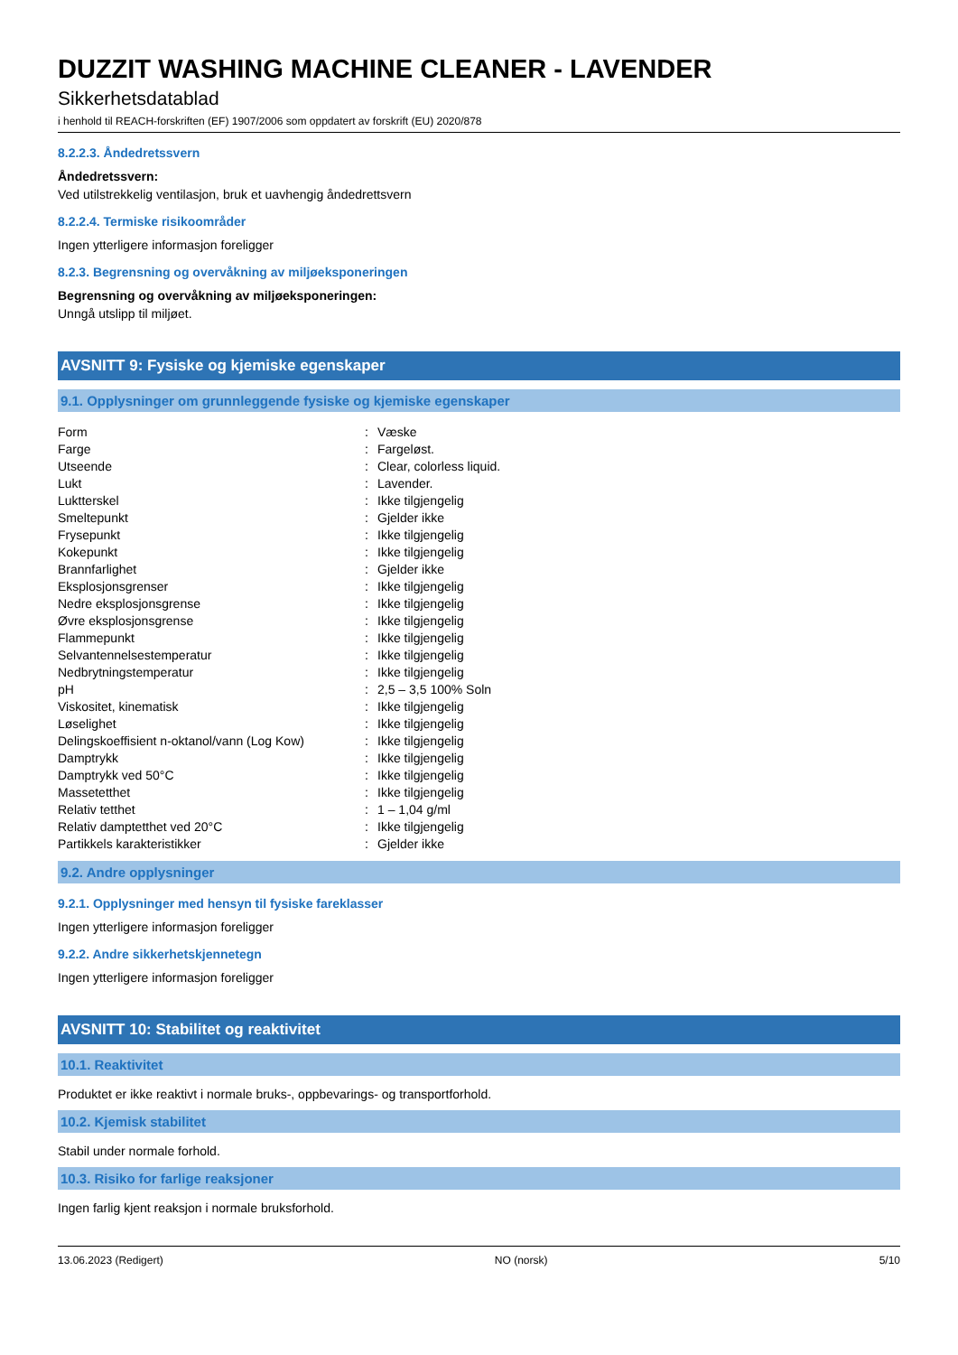DUZZIT WASHING MACHINE CLEANER - LAVENDER
Sikkerhetsdatablad
i henhold til REACH-forskriften (EF) 1907/2006 som oppdatert av forskrift (EU) 2020/878
8.2.2.3. Åndedretssvern
Åndedretssvern:
Ved utilstrekkelig ventilasjon, bruk et uavhengig åndedrettsvern
8.2.2.4. Termiske risikoområder
Ingen ytterligere informasjon foreligger
8.2.3. Begrensning og overvåkning av miljøeksponeringen
Begrensning og overvåkning av miljøeksponeringen:
Unngå utslipp til miljøet.
AVSNITT 9: Fysiske og kjemiske egenskaper
9.1. Opplysninger om grunnleggende fysiske og kjemiske egenskaper
| Form | : | Væske |
| Farge | : | Fargeløst. |
| Utseende | : | Clear, colorless liquid. |
| Lukt | : | Lavender. |
| Luktterskel | : | Ikke tilgjengelig |
| Smeltepunkt | : | Gjelder ikke |
| Frysepunkt | : | Ikke tilgjengelig |
| Kokepunkt | : | Ikke tilgjengelig |
| Brannfarlighet | : | Gjelder ikke |
| Eksplosjonsgrenser | : | Ikke tilgjengelig |
| Nedre eksplosjonsgrense | : | Ikke tilgjengelig |
| Øvre eksplosjonsgrense | : | Ikke tilgjengelig |
| Flammepunkt | : | Ikke tilgjengelig |
| Selvantennelsestemperatur | : | Ikke tilgjengelig |
| Nedbrytningstemperatur | : | Ikke tilgjengelig |
| pH | : | 2,5 – 3,5 100% Soln |
| Viskositet, kinematisk | : | Ikke tilgjengelig |
| Løselighet | : | Ikke tilgjengelig |
| Delingskoeffisient n-oktanol/vann (Log Kow) | : | Ikke tilgjengelig |
| Damptrykk | : | Ikke tilgjengelig |
| Damptrykk ved 50°C | : | Ikke tilgjengelig |
| Massetetthet | : | Ikke tilgjengelig |
| Relativ tetthet | : | 1 – 1,04 g/ml |
| Relativ damptetthet ved 20°C | : | Ikke tilgjengelig |
| Partikkels karakteristikker | : | Gjelder ikke |
9.2. Andre opplysninger
9.2.1. Opplysninger med hensyn til fysiske fareklasser
Ingen ytterligere informasjon foreligger
9.2.2. Andre sikkerhetskjennetegn
Ingen ytterligere informasjon foreligger
AVSNITT 10: Stabilitet og reaktivitet
10.1. Reaktivitet
Produktet er ikke reaktivt i normale bruks-, oppbevarings- og transportforhold.
10.2. Kjemisk stabilitet
Stabil under normale forhold.
10.3. Risiko for farlige reaksjoner
Ingen farlig kjent reaksjon i normale bruksforhold.
13.06.2023 (Redigert) NO (norsk) 5/10